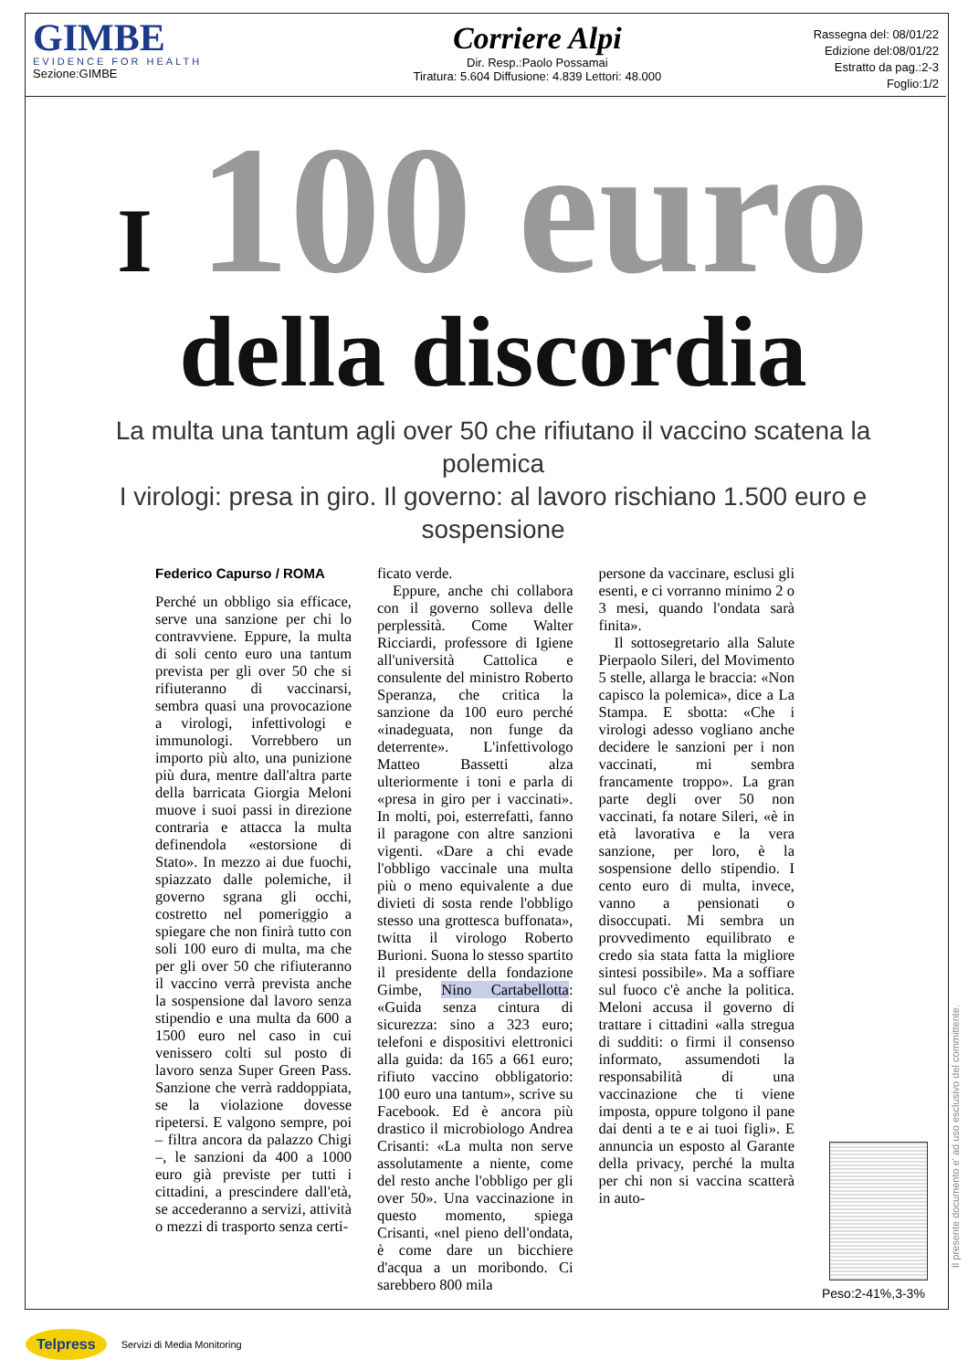GIMBE
EVIDENCE FOR HEALTH
Sezione:GIMBE
Corriere Alpi
Dir. Resp.:Paolo Possamai
Tiratura: 5.604 Diffusione: 4.839 Lettori: 48.000
Rassegna del: 08/01/22
Edizione del:08/01/22
Estratto da pag.:2-3
Foglio:1/2
I 100 euro
della discordia
La multa una tantum agli over 50 che rifiutano il vaccino scatena la polemica
I virologi: presa in giro. Il governo: al lavoro rischiano 1.500 euro e sospensione
Federico Capurso / ROMA
Perché un obbligo sia efficace, serve una sanzione per chi lo contravviene. Eppure, la multa di soli cento euro una tantum prevista per gli over 50 che si rifiuteranno di vaccinarsi, sembra quasi una provocazione a virologi, infettivologi e immunologi. Vorrebbero un importo più alto, una punizione più dura, mentre dall'altra parte della barricata Giorgia Meloni muove i suoi passi in direzione contraria e attacca la multa definendola «estorsione di Stato». In mezzo ai due fuochi, spiazzato dalle polemiche, il governo sgrana gli occhi, costretto nel pomeriggio a spiegare che non finirà tutto con soli 100 euro di multa, ma che per gli over 50 che rifiuteranno il vaccino verrà prevista anche la sospensione dal lavoro senza stipendio e una multa da 600 a 1500 euro nel caso in cui venissero colti sul posto di lavoro senza Super Green Pass. Sanzione che verrà raddoppiata, se la violazione dovesse ripetersi. E valgono sempre, poi – filtra ancora da palazzo Chigi –, le sanzioni da 400 a 1000 euro già previste per tutti i cittadini, a prescindere dall'età, se accederanno a servizi, attività o mezzi di trasporto senza certi-
ficato verde.
Eppure, anche chi collabora con il governo solleva delle perplessità. Come Walter Ricciardi, professore di Igiene all'università Cattolica e consulente del ministro Roberto Speranza, che critica la sanzione da 100 euro perché «inadeguata, non funge da deterrente». L'infettivologo Matteo Bassetti alza ulteriormente i toni e parla di «presa in giro per i vaccinati». In molti, poi, esterrefatti, fanno il paragone con altre sanzioni vigenti. «Dare a chi evade l'obbligo vaccinale una multa più o meno equivalente a due divieti di sosta rende l'obbligo stesso una grottesca buffonata», twitta il virologo Roberto Burioni. Suona lo stesso spartito il presidente della fondazione Gimbe, Nino Cartabellotta: «Guida senza cintura di sicurezza: sino a 323 euro; telefoni e dispositivi elettronici alla guida: da 165 a 661 euro; rifiuto vaccino obbligatorio: 100 euro una tantum», scrive su Facebook. Ed è ancora più drastico il microbiologo Andrea Crisanti: «La multa non serve assolutamente a niente, come del resto anche l'obbligo per gli over 50». Una vaccinazione in questo momento, spiega Crisanti, «nel pieno dell'ondata, è come dare un bicchiere d'acqua a un moribondo. Ci sarebbero 800 mila
persone da vaccinare, esclusi gli esenti, e ci vorranno minimo 2 o 3 mesi, quando l'ondata sarà finita».
Il sottosegretario alla Salute Pierpaolo Sileri, del Movimento 5 stelle, allarga le braccia: «Non capisco la polemica», dice a La Stampa. E sbotta: «Che i virologi adesso vogliano anche decidere le sanzioni per i non vaccinati, mi sembra francamente troppo». La gran parte degli over 50 non vaccinati, fa notare Sileri, «è in età lavorativa e la vera sanzione, per loro, è la sospensione dello stipendio. I cento euro di multa, invece, vanno a pensionati o disoccupati. Mi sembra un provvedimento equilibrato e credo sia stata fatta la migliore sintesi possibile». Ma a soffiare sul fuoco c'è anche la politica. Meloni accusa il governo di trattare i cittadini «alla stregua di sudditi: o firmi il consenso informato, assumendoti la responsabilità di una vaccinazione che ti viene imposta, oppure tolgono il pane dai denti a te e ai tuoi figli». E annuncia un esposto al Garante della privacy, perché la multa per chi non si vaccina scatterà in auto-
Il presente documento e' ad uso esclusivo del committente.
Peso:2-41%,3-3%
Telpress Servizi di Media Monitoring